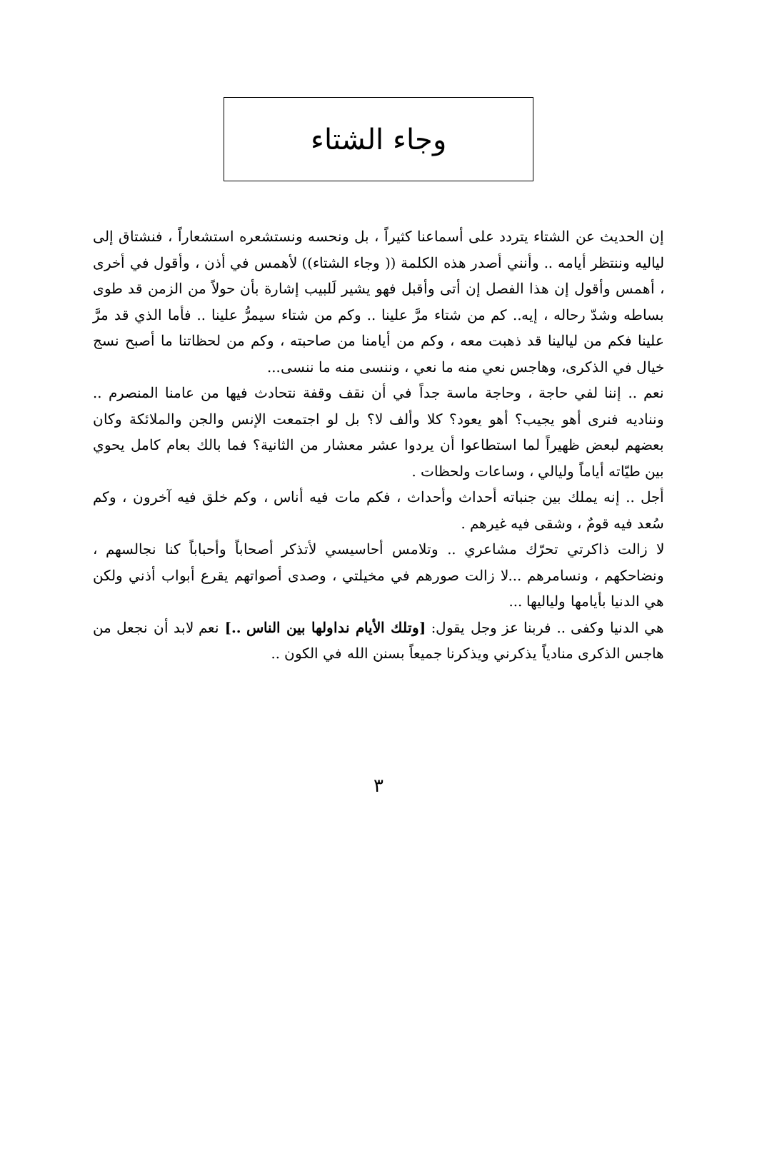وجاء الشتاء
إن الحديث عن الشتاء يتردد على أسماعنا كثيراً ، بل ونحسه ونستشعره استشعاراً ، فنشتاق إلى لياليه وننتظر أيامه .. وأنني أصدر هذه الكلمة (( وجاء الشتاء)) لأهمس في أذن ، وأقول في أخرى ، أهمس وأقول إن هذا الفصل إن أتى وأقبل فهو يشير لَلبيب إشارة بأن حولاً من الزمن قد طوى بساطه وشدّ رحاله ، إيه.. كم من شتاء مرَّ علينا .. وكم من شتاء سيمرُّ علينا .. فأما الذي قد مرَّ علينا فكم من ليالينا قد ذهبت معه ، وكم من أيامنا من صاحبته ، وكم من لحظاتنا ما أصبح نسج خيال في الذكرى، وهاجس نعي منه ما نعي ، وننسى منه ما ننسى...
نعم .. إننا لفي حاجة ، وحاجة ماسة جداً في أن نقف وقفة نتحادث فيها من عامنا المنصرم .. ونناديه فنرى أهو يجيب؟ أهو يعود؟ كلا وألف لا؟ بل لو اجتمعت الإنس والجن والملائكة وكان بعضهم لبعض ظهيراً لما استطاعوا أن يردوا عشر معشار من الثانية؟ فما بالك بعام كامل يحوي بين طيّاته أياماً وليالي ، وساعات ولحظات .
أجل .. إنه يملك بين جنباته أحداث وأحداث ، فكم مات فيه أناس ، وكم خلق فيه آخرون ، وكم سُعد فيه قومٌ ، وشقى فيه غيرهم .
لا زالت ذاكرتي تحرّك مشاعري .. وتلامس أحاسيسي لأتذكر أصحاباً وأحباباً كنا نجالسهم ، ونضاحكهم ، ونسامرهم ...لا زالت صورهم في مخيلتي ، وصدى أصواتهم يقرع أبواب أذني ولكن هي الدنيا بأيامها ولياليها ...
هي الدنيا وكفى .. فربنا عز وجل يقول: [وتلك الأيام نداولها بين الناس ..] نعم لابد أن نجعل من هاجس الذكرى منادياً يذكرني ويذكرنا جميعاً بسنن الله في الكون ..
٣